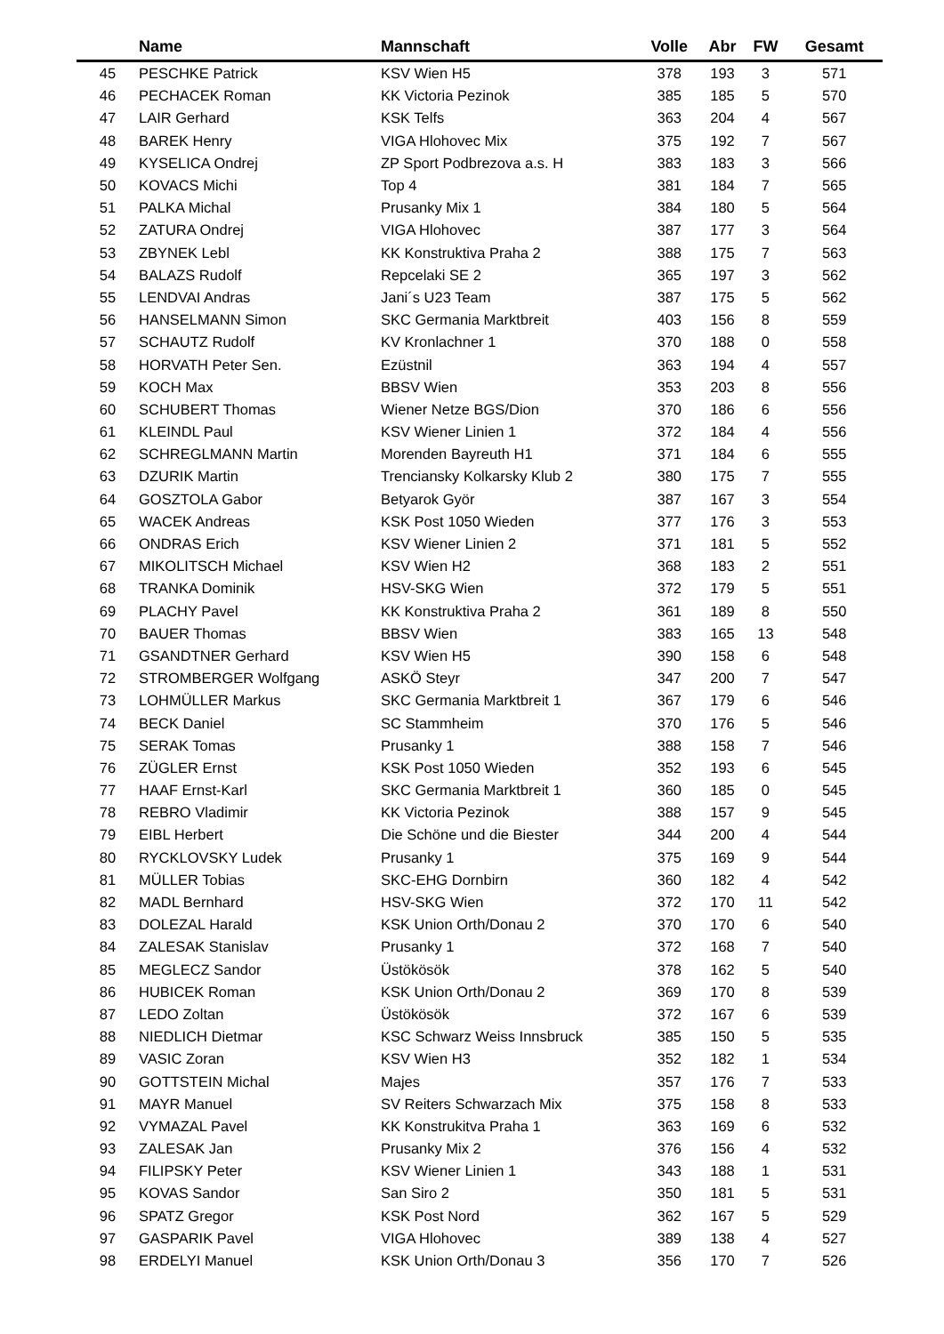| | Name | Mannschaft | Volle | Abr | FW | Gesamt |
| --- | --- | --- | --- | --- | --- | --- |
| 45 | PESCHKE Patrick | KSV Wien H5 | 378 | 193 | 3 | 571 |
| 46 | PECHACEK Roman | KK Victoria Pezinok | 385 | 185 | 5 | 570 |
| 47 | LAIR Gerhard | KSK Telfs | 363 | 204 | 4 | 567 |
| 48 | BAREK Henry | VIGA Hlohovec Mix | 375 | 192 | 7 | 567 |
| 49 | KYSELICA Ondrej | ZP Sport Podbrezova a.s. H | 383 | 183 | 3 | 566 |
| 50 | KOVACS Michi | Top 4 | 381 | 184 | 7 | 565 |
| 51 | PALKA Michal | Prusanky Mix 1 | 384 | 180 | 5 | 564 |
| 52 | ZATURA Ondrej | VIGA Hlohovec | 387 | 177 | 3 | 564 |
| 53 | ZBYNEK Lebl | KK Konstruktiva Praha 2 | 388 | 175 | 7 | 563 |
| 54 | BALAZS Rudolf | Repcelaki SE 2 | 365 | 197 | 3 | 562 |
| 55 | LENDVAI Andras | Jani´s U23 Team | 387 | 175 | 5 | 562 |
| 56 | HANSELMANN Simon | SKC Germania Marktbreit | 403 | 156 | 8 | 559 |
| 57 | SCHAUTZ Rudolf | KV Kronlachner 1 | 370 | 188 | 0 | 558 |
| 58 | HORVATH Peter Sen. | Ezüstnil | 363 | 194 | 4 | 557 |
| 59 | KOCH Max | BBSV Wien | 353 | 203 | 8 | 556 |
| 60 | SCHUBERT Thomas | Wiener Netze BGS/Dion | 370 | 186 | 6 | 556 |
| 61 | KLEINDL Paul | KSV Wiener Linien 1 | 372 | 184 | 4 | 556 |
| 62 | SCHREGLMANN Martin | Morenden Bayreuth H1 | 371 | 184 | 6 | 555 |
| 63 | DZURIK Martin | Trenciansky Kolkarsky Klub 2 | 380 | 175 | 7 | 555 |
| 64 | GOSZTOLA Gabor | Betyarok Györ | 387 | 167 | 3 | 554 |
| 65 | WACEK Andreas | KSK Post 1050 Wieden | 377 | 176 | 3 | 553 |
| 66 | ONDRAS Erich | KSV Wiener Linien 2 | 371 | 181 | 5 | 552 |
| 67 | MIKOLITSCH Michael | KSV Wien H2 | 368 | 183 | 2 | 551 |
| 68 | TRANKA Dominik | HSV-SKG Wien | 372 | 179 | 5 | 551 |
| 69 | PLACHY Pavel | KK Konstruktiva Praha 2 | 361 | 189 | 8 | 550 |
| 70 | BAUER Thomas | BBSV Wien | 383 | 165 | 13 | 548 |
| 71 | GSANDTNER Gerhard | KSV Wien H5 | 390 | 158 | 6 | 548 |
| 72 | STROMBERGER Wolfgang | ASKÖ Steyr | 347 | 200 | 7 | 547 |
| 73 | LOHMÜLLER Markus | SKC Germania Marktbreit 1 | 367 | 179 | 6 | 546 |
| 74 | BECK Daniel | SC Stammheim | 370 | 176 | 5 | 546 |
| 75 | SERAK Tomas | Prusanky 1 | 388 | 158 | 7 | 546 |
| 76 | ZÜGLER Ernst | KSK Post 1050 Wieden | 352 | 193 | 6 | 545 |
| 77 | HAAF Ernst-Karl | SKC Germania Marktbreit 1 | 360 | 185 | 0 | 545 |
| 78 | REBRO Vladimir | KK Victoria Pezinok | 388 | 157 | 9 | 545 |
| 79 | EIBL Herbert | Die Schöne und die Biester | 344 | 200 | 4 | 544 |
| 80 | RYCKLOVSKY Ludek | Prusanky 1 | 375 | 169 | 9 | 544 |
| 81 | MÜLLER Tobias | SKC-EHG Dornbirn | 360 | 182 | 4 | 542 |
| 82 | MADL Bernhard | HSV-SKG Wien | 372 | 170 | 11 | 542 |
| 83 | DOLEZAL Harald | KSK Union Orth/Donau 2 | 370 | 170 | 6 | 540 |
| 84 | ZALESAK Stanislav | Prusanky 1 | 372 | 168 | 7 | 540 |
| 85 | MEGLECZ Sandor | Üstökösök | 378 | 162 | 5 | 540 |
| 86 | HUBICEK Roman | KSK Union Orth/Donau 2 | 369 | 170 | 8 | 539 |
| 87 | LEDO Zoltan | Üstökösök | 372 | 167 | 6 | 539 |
| 88 | NIEDLICH Dietmar | KSC Schwarz Weiss Innsbruck | 385 | 150 | 5 | 535 |
| 89 | VASIC Zoran | KSV Wien H3 | 352 | 182 | 1 | 534 |
| 90 | GOTTSTEIN Michal | Majes | 357 | 176 | 7 | 533 |
| 91 | MAYR Manuel | SV Reiters Schwarzach Mix | 375 | 158 | 8 | 533 |
| 92 | VYMAZAL Pavel | KK Konstrukitva Praha 1 | 363 | 169 | 6 | 532 |
| 93 | ZALESAK Jan | Prusanky Mix 2 | 376 | 156 | 4 | 532 |
| 94 | FILIPSKY Peter | KSV Wiener Linien 1 | 343 | 188 | 1 | 531 |
| 95 | KOVAS Sandor | San Siro 2 | 350 | 181 | 5 | 531 |
| 96 | SPATZ Gregor | KSK Post Nord | 362 | 167 | 5 | 529 |
| 97 | GASPARIK Pavel | VIGA Hlohovec | 389 | 138 | 4 | 527 |
| 98 | ERDELYI Manuel | KSK Union Orth/Donau 3 | 356 | 170 | 7 | 526 |